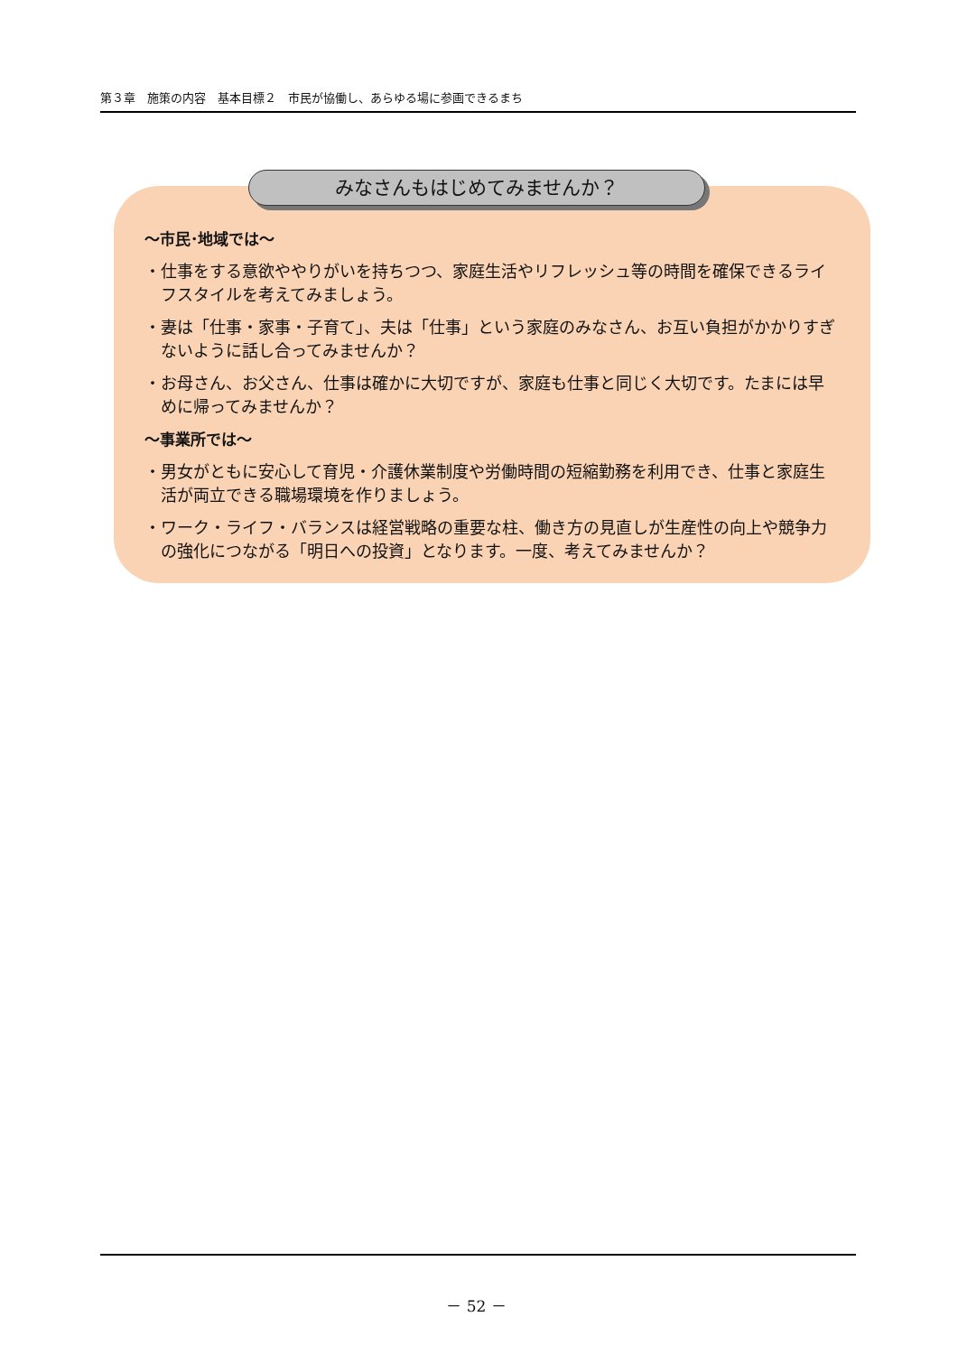第３章　施策の内容　基本目標２　市民が協働し、あらゆる場に参画できるまち
～市民･地域では～
・仕事をする意欲ややりがいを持ちつつ、家庭生活やリフレッシュ等の時間を確保できるライフスタイルを考えてみましょう。
・妻は「仕事・家事・子育て」、夫は「仕事」という家庭のみなさん、お互い負担がかかりすぎないように話し合ってみませんか？
・お母さん、お父さん、仕事は確かに大切ですが、家庭も仕事と同じく大切です。たまには早めに帰ってみませんか？
～事業所では～
・男女がともに安心して育児・介護休業制度や労働時間の短縮勤務を利用でき、仕事と家庭生活が両立できる職場環境を作りましょう。
・ワーク・ライフ・バランスは経営戦略の重要な柱、働き方の見直しが生産性の向上や競争力の強化につながる「明日への投資」となります。一度、考えてみませんか？
みなさんもはじめてみませんか？
－ 52 －